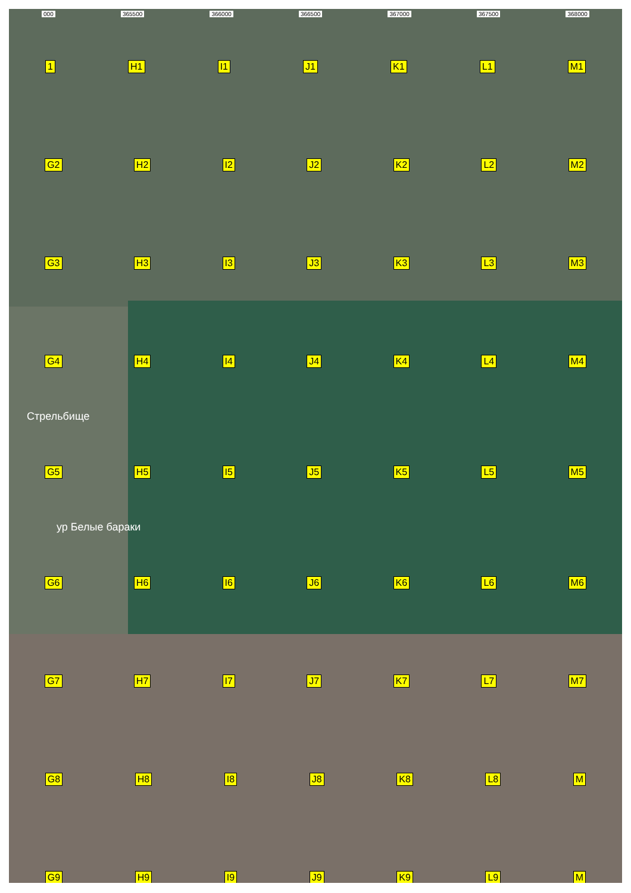000 365500 366000 366500 367000 367500 368000
1 H1 I1 J1 K1 L1 M1
G2 H2 I2 J2 K2 L2 M2
G3 H3 I3 J3 K3 L3 M3
G4 H4 I4 J4 K4 L4 M4
Стрельбище
G5 H5 I5 J5 K5 L5 M5
ур Белые бараки
G6 H6 I6 J6 K6 L6 M6
G7 H7 I7 J7 K7 L7 M7
G8 H8 I8 J8 K8 L8 M
G9 H9 I9 J9 K9 L9 M